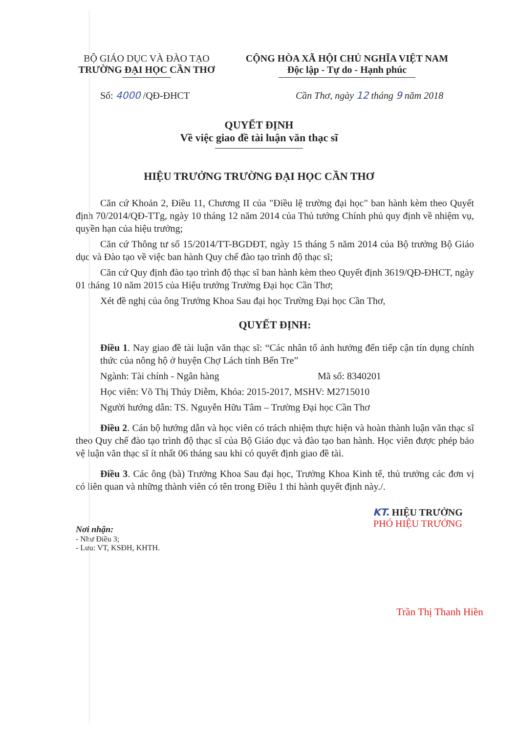BỘ GIÁO DỤC VÀ ĐÀO TẠO
TRƯỜNG ĐẠI HỌC CẦN THƠ
CỘNG HÒA XÃ HỘI CHỦ NGHĨA VIỆT NAM
Độc lập - Tự do - Hạnh phúc
Số: 4000 /QĐ-ĐHCT Cần Thơ, ngày 12 tháng 9 năm 2018
QUYẾT ĐỊNH
Về việc giao đề tài luận văn thạc sĩ
HIỆU TRƯỞNG TRƯỜNG ĐẠI HỌC CẦN THƠ
Căn cứ Khoản 2, Điều 11, Chương II của "Điều lệ trường đại học" ban hành kèm theo Quyết định 70/2014/QĐ-TTg, ngày 10 tháng 12 năm 2014 của Thủ tướng Chính phủ quy định về nhiệm vụ, quyền hạn của hiệu trưởng;
Căn cứ Thông tư số 15/2014/TT-BGDĐT, ngày 15 tháng 5 năm 2014 của Bộ trưởng Bộ Giáo dục và Đào tạo về việc ban hành Quy chế đào tạo trình độ thạc sĩ;
Căn cứ Quy định đào tạo trình độ thạc sĩ ban hành kèm theo Quyết định 3619/QĐ-ĐHCT, ngày 01 tháng 10 năm 2015 của Hiệu trưởng Trường Đại học Cần Thơ;
Xét đề nghị của ông Trưởng Khoa Sau đại học Trường Đại học Cần Thơ,
QUYẾT ĐỊNH:
Điều 1. Nay giao đề tài luận văn thạc sĩ: “Các nhân tố ảnh hưởng đến tiếp cận tín dụng chính thức của nông hộ ở huyện Chợ Lách tỉnh Bến Tre”
Ngành: Tài chính - Ngân hàng Mã số: 8340201
Học viên: Võ Thị Thúy Diễm, Khóa: 2015-2017, MSHV: M2715010
Người hướng dẫn: TS. Nguyễn Hữu Tâm – Trường Đại học Cần Thơ
Điều 2. Cán bộ hướng dẫn và học viên có trách nhiệm thực hiện và hoàn thành luận văn thạc sĩ theo Quy chế đào tạo trình độ thạc sĩ của Bộ Giáo dục và đào tạo ban hành. Học viên được phép bảo vệ luận văn thạc sĩ ít nhất 06 tháng sau khi có quyết định giao đề tài.
Điều 3. Các ông (bà) Trưởng Khoa Sau đại học, Trưởng Khoa Kinh tế, thủ trưởng các đơn vị có liên quan và những thành viên có tên trong Điều 1 thi hành quyết định này./.
KT. HIỆU TRƯỞNG
PHÓ HIỆU TRƯỞNG
Nơi nhận:
- Như Điều 3;
- Lưu: VT, KSĐH, KHTH.
Trần Thị Thanh Hiền